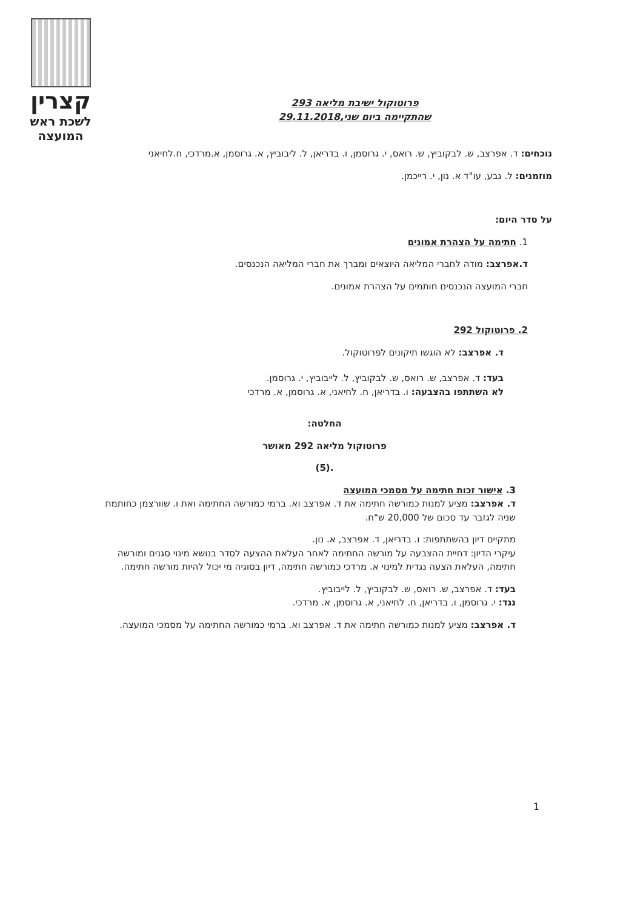קצרין
לשכת ראש
המועצה
פרוטוקול ישיבת מליאה 293
שהתקיימה ביום שני,29.11.2018
נוכחים: ד. אפרצב, ש. לבקוביץ, ש. רואס, י. גרוסמן, ו. בדריאן, ל. ליבוביץ, א. גרוסמן, א.מרדכי, ח.לחיאני
מוזמנים: ל. גבע, עו"ד א. נון, י. רייכמן.
על סדר היום:
1. חתימה על הצהרת אמונים
ד.אפרצב: מודה לחברי המליאה היוצאים ומברך את חברי המליאה הנכנסים.
חברי המועצה הנכנסים חותמים על הצהרת אמונים.
2. פרוטוקול 292
ד. אפרצב: לא הוגשו תיקונים לפרוטוקול.
בעד: ד. אפרצב, ש. רואס, ש. לבקוביץ, ל. לייבוביץ, י. גרוסמן.
לא השתתפו בהצבעה: ו. בדריאן, ח. לחיאני, א. גרוסמן, א. מרדכי
החלטה:
פרוטוקול מליאה 292 מאושר
.(5)
3. אישור זכות חתימה על מסמכי המועצה
ד. אפרצב: מציע למנות כמורשה חתימה את ד. אפרצב וא. ברמי כמורשה החתימה ואת ו. שוורצמן כחותמת שניה לגזבר עד סכום של 20,000 ש"ח.
מתקיים דיון בהשתתפות: ו. בדריאן, ד. אפרצב, א. נון.
עיקרי הדיון: דחיית ההצבעה על מורשה החתימה לאחר העלאת ההצעה לסדר בנושא מינוי סגנים ומורשה חתימה, העלאת הצעה נגדית למינוי א. מרדכי כמורשה חתימה, דיון בסוגיה מי יכול להיות מורשה חתימה.
בעד: ד. אפרצב, ש. רואס, ש. לבקוביץ, ל. לייבוביץ.
נגד: י. גרוסמן, ו. בדריאן, ח. לחיאני, א. גרוסמן, א. מרדכי.
ד. אפרצב: מציע למנות כמורשה חתימה את ד. אפרצב וא. ברמי כמורשה החתימה על מסמכי המועצה.
1